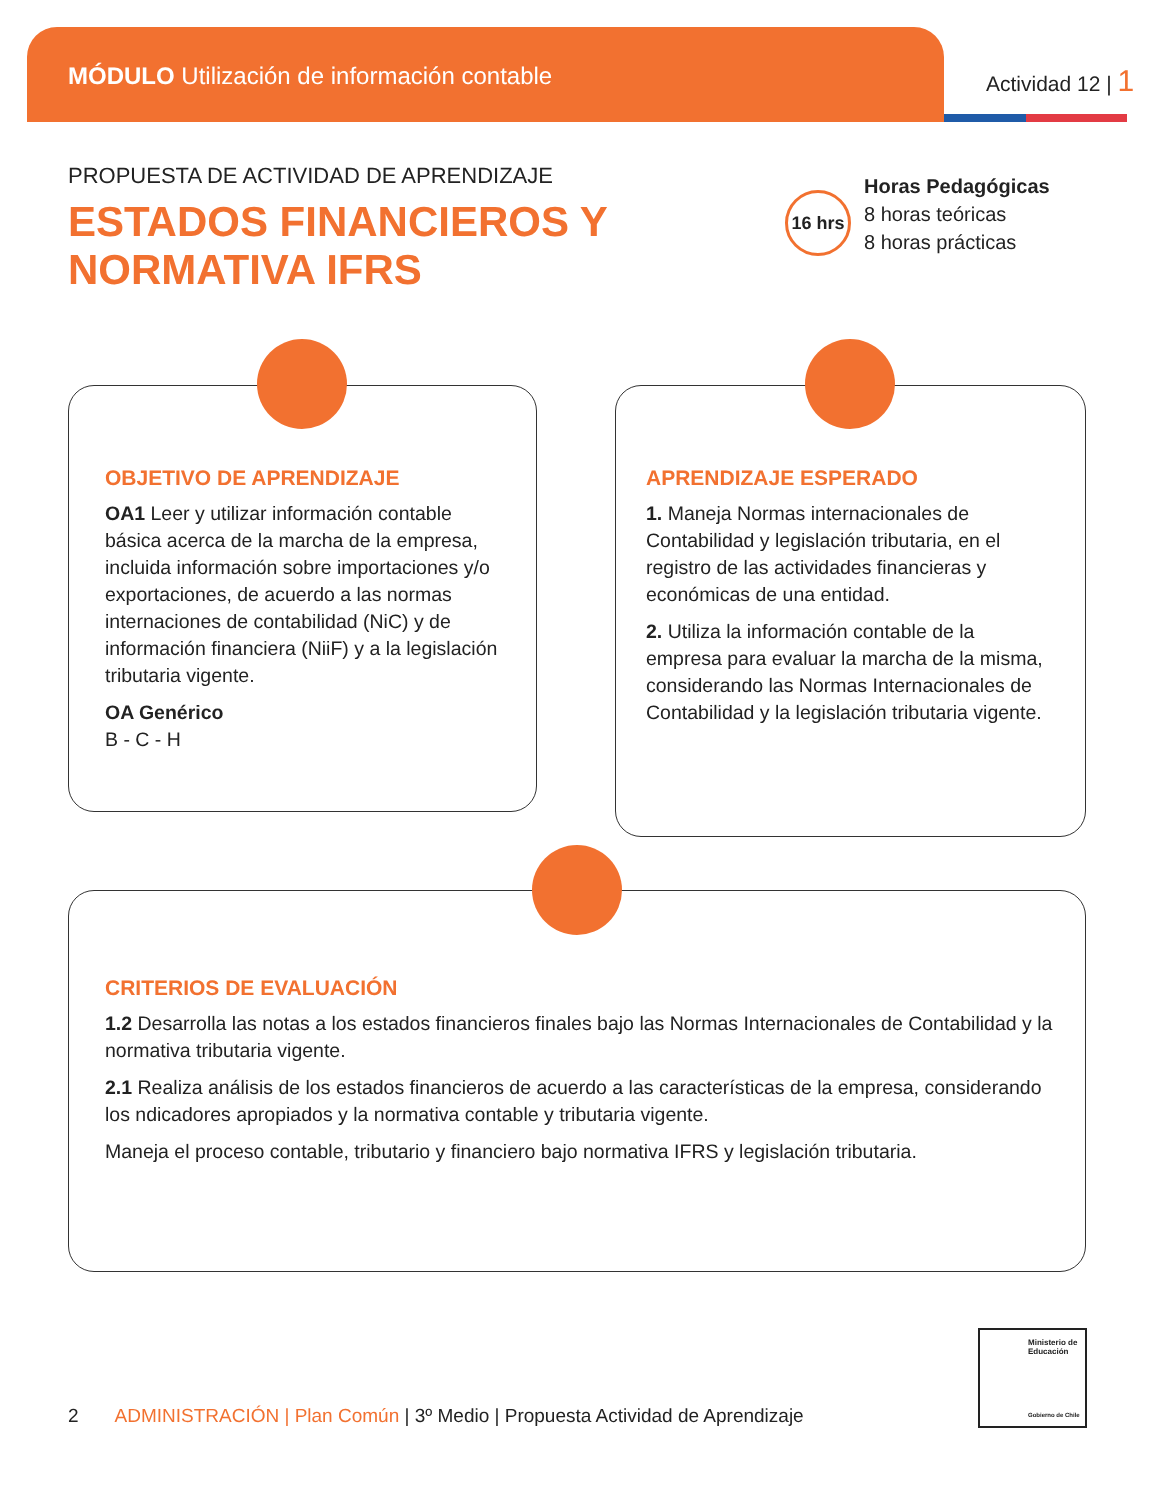MÓDULO Utilización de información contable
Actividad 12 | 1
PROPUESTA DE ACTIVIDAD DE APRENDIZAJE
ESTADOS FINANCIEROS Y
NORMATIVA IFRS
16 hrs
Horas Pedagógicas
8 horas teóricas
8 horas prácticas
OBJETIVO DE APRENDIZAJE
OA1 Leer y utilizar información contable básica acerca de la marcha de la empresa, incluida información sobre importaciones y/o exportaciones, de acuerdo a las normas internaciones de contabilidad (NiC) y de información financiera (NiiF) y a la legislación tributaria vigente.
OA Genérico
B - C - H
APRENDIZAJE ESPERADO
1. Maneja Normas internacionales de Contabilidad y legislación tributaria, en el registro de las actividades financieras y económicas de una entidad.
2. Utiliza la información contable de la empresa para evaluar la marcha de la misma, considerando las Normas Internacionales de Contabilidad y la legislación tributaria vigente.
CRITERIOS DE EVALUACIÓN
1.2 Desarrolla las notas a los estados financieros finales bajo las Normas Internacionales de Contabilidad y la normativa tributaria vigente.
2.1 Realiza análisis de los estados financieros de acuerdo a las características de la empresa, considerando los ndicadores apropiados y la normativa contable y tributaria vigente.
Maneja el proceso contable, tributario y financiero bajo normativa IFRS y legislación tributaria.
2 ADMINISTRACIÓN | Plan Común | 3º Medio | Propuesta Actividad de Aprendizaje
Ministerio de Educación
Gobierno de Chile